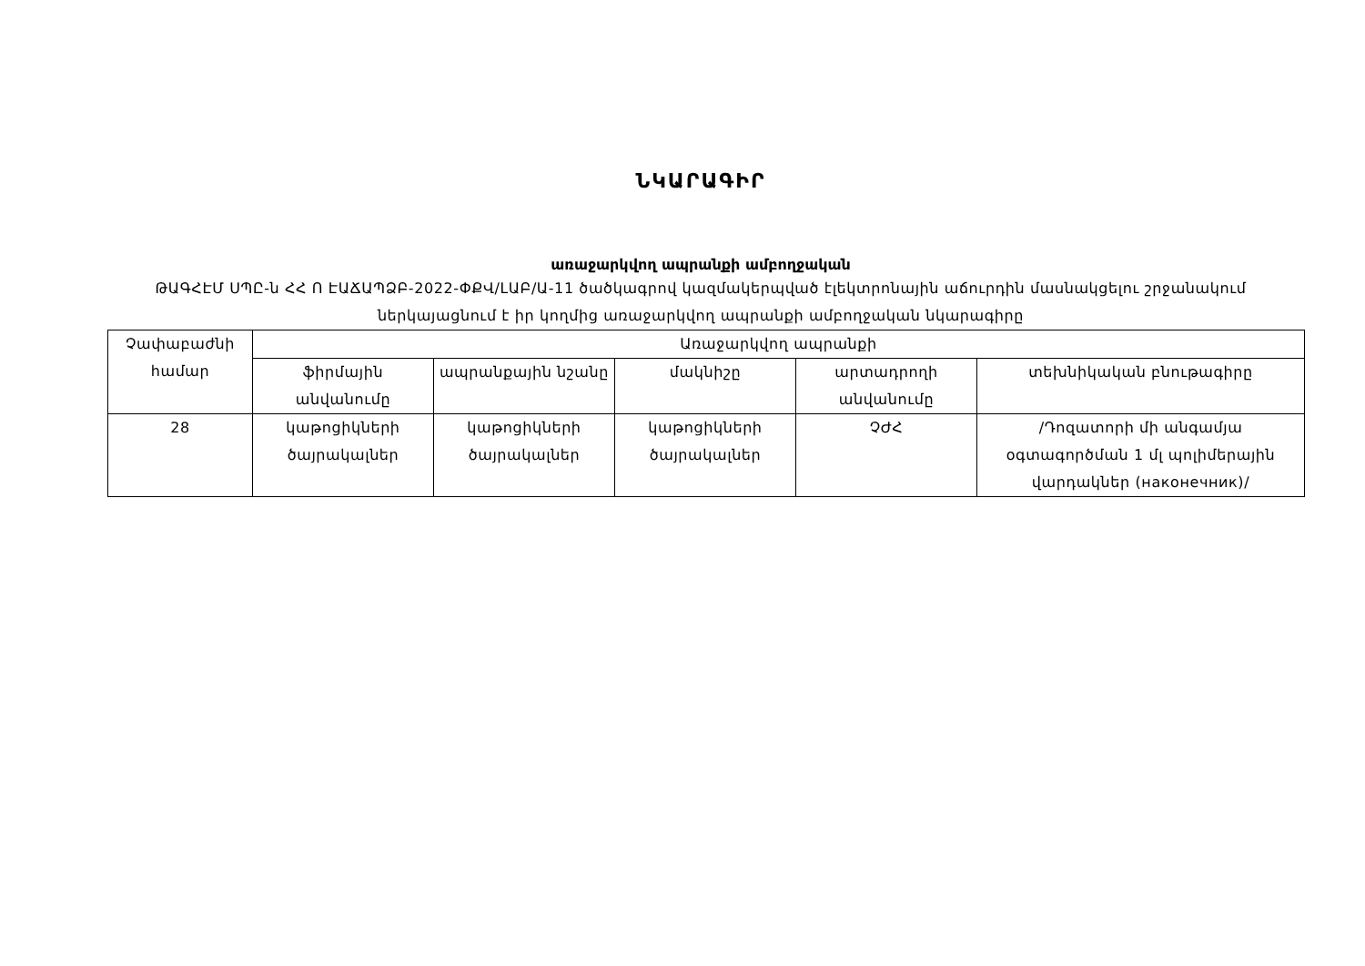ՆԿԱՐԱԳԻՐ
առաջարկվող ապրանքի ամբողջական
ԹԱԳՀԷՄ ՍՊԸ-ն ՀՀ Ո ԷԱՃԱՊՁԲ-2022-ՓՔՎ/ԼԱԲ/Ա-11 ծածկագրով կազմակերպված էլեկտրոնային աճուրդին մասնակցելու շրջանակում ներկայացնում է իր կողմից առաջարկվող ապրանքի ամբողջական նկարագիրը
| Չափաբաժնի համար | Առաջարկվող ապրանքի | | | | |
| --- | --- | --- | --- | --- | --- |
| | ֆիրմային անվանումը | ապրանքային նշանը | մակնիշը | արտադրողի անվանումը | տեխնիկական բնութագիրը |
| 28 | կաթոցիկների ծայրակալներ | կաթոցիկների ծայրակալներ | կաթոցիկների ծայրակալներ | ՉԺՀ | /Դոզատորի մի անգամյա օգտագործման 1 մլ պոլիմերային վարդակներ (наконечник)/ |